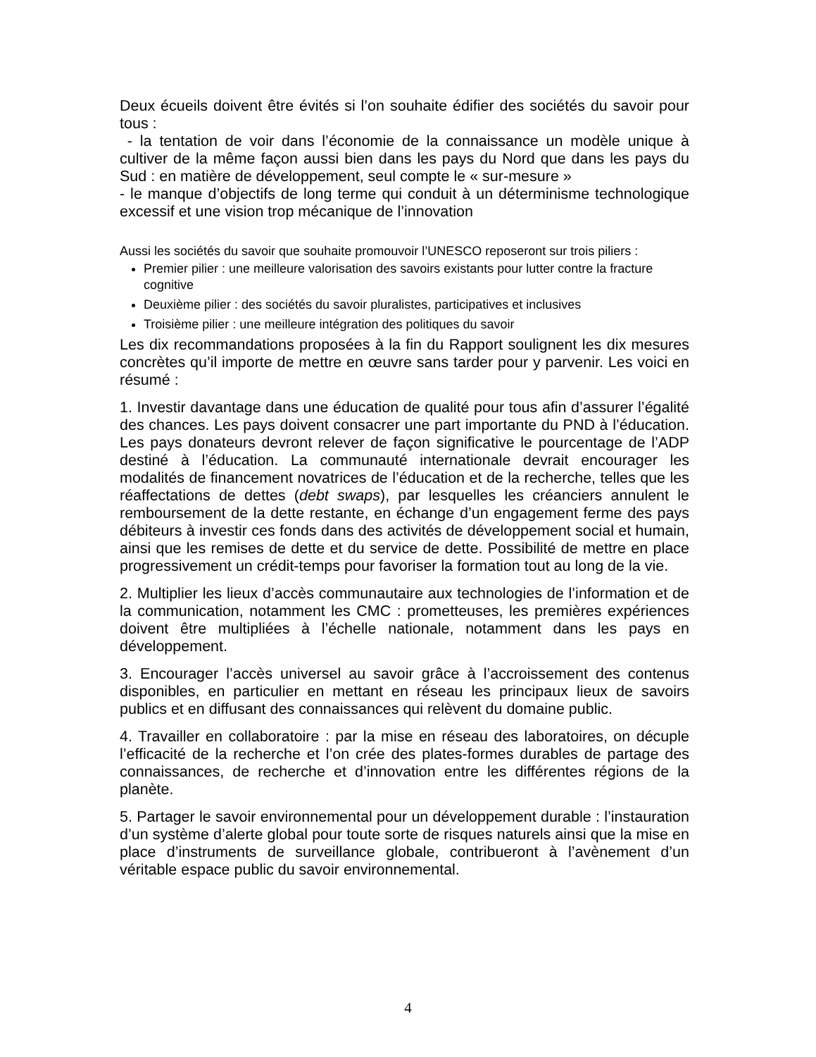Deux écueils doivent être évités si l’on souhaite édifier des sociétés du savoir pour tous :
- la tentation de voir dans l’économie de la connaissance un modèle unique à cultiver de la même façon aussi bien dans les pays du Nord que dans les pays du Sud : en matière de développement, seul compte le « sur-mesure »
- le manque d’objectifs de long terme qui conduit à un déterminisme technologique excessif et une vision trop mécanique de l’innovation
Aussi les sociétés du savoir que souhaite promouvoir l’UNESCO reposeront sur trois piliers :
Premier pilier : une meilleure valorisation des savoirs existants pour lutter contre la fracture cognitive
Deuxième pilier : des sociétés du savoir pluralistes, participatives et inclusives
Troisième pilier : une meilleure intégration des politiques du savoir
Les dix recommandations proposées à la fin du Rapport soulignent les dix mesures concrètes qu’il importe de mettre en œuvre sans tarder pour y parvenir. Les voici en résumé :
1. Investir davantage dans une éducation de qualité pour tous afin d’assurer l’égalité des chances. Les pays doivent consacrer une part importante du PND à l’éducation. Les pays donateurs devront relever de façon significative le pourcentage de l’ADP destiné à l’éducation. La communauté internationale devrait encourager les modalités de financement novatrices de l’éducation et de la recherche, telles que les réaffectations de dettes (debt swaps), par lesquelles les créanciers annulent le remboursement de la dette restante, en échange d’un engagement ferme des pays débiteurs à investir ces fonds dans des activités de développement social et humain, ainsi que les remises de dette et du service de dette. Possibilité de mettre en place progressivement un crédit-temps pour favoriser la formation tout au long de la vie.
2. Multiplier les lieux d’accès communautaire aux technologies de l’information et de la communication, notamment les CMC : prometteuses, les premières expériences doivent être multipliées à l’échelle nationale, notamment dans les pays en développement.
3. Encourager l’accès universel au savoir grâce à l’accroissement des contenus disponibles, en particulier en mettant en réseau les principaux lieux de savoirs publics et en diffusant des connaissances qui relèvent du domaine public.
4. Travailler en collaboratoire : par la mise en réseau des laboratoires, on décuple l’efficacité de la recherche et l’on crée des plates-formes durables de partage des connaissances, de recherche et d’innovation entre les différentes régions de la planète.
5. Partager le savoir environnemental pour un développement durable : l’instauration d’un système d’alerte global pour toute sorte de risques naturels ainsi que la mise en place d’instruments de surveillance globale, contribueront à l’avènement d’un véritable espace public du savoir environnemental.
4